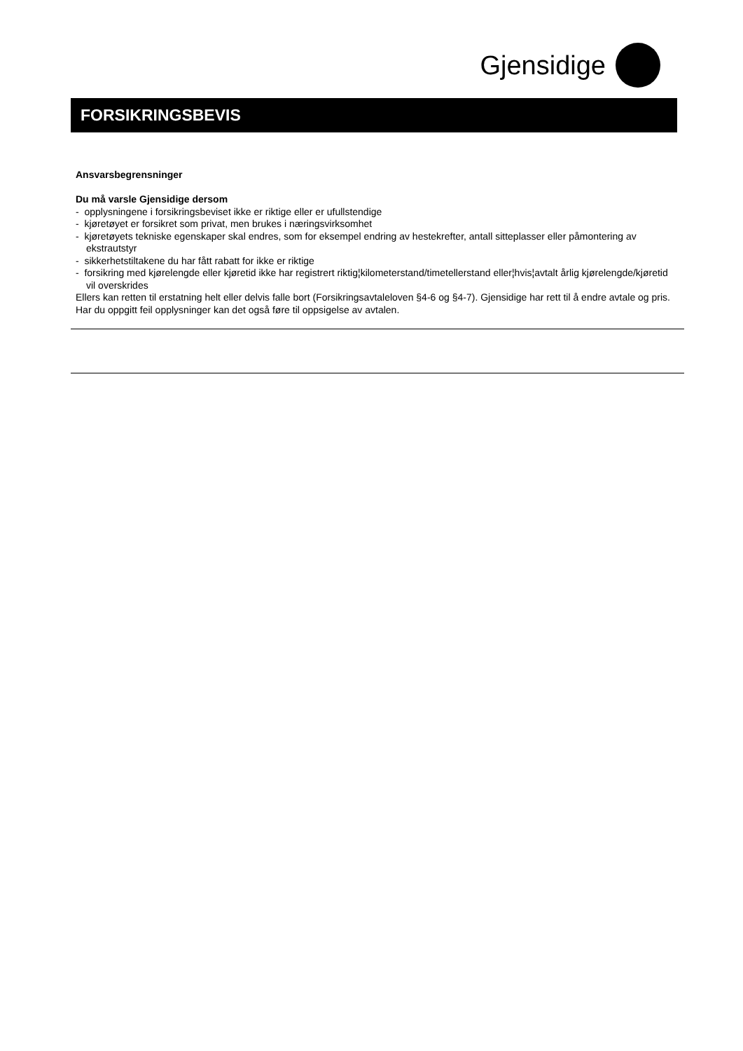Gjensidige
FORSIKRINGSBEVIS
Ansvarsbegrensninger
Du må varsle Gjensidige dersom
- opplysningene i forsikringsbeviset ikke er riktige eller er ufullstendige
- kjøretøyet er forsikret som privat, men brukes i næringsvirksomhet
- kjøretøyets tekniske egenskaper skal endres, som for eksempel endring av hestekrefter, antall sitteplasser eller påmontering av ekstrautstyr
- sikkerhetstiltakene du har fått rabatt for ikke er riktige
- forsikring med kjørelengde eller kjøretid ikke har registrert riktig¦kilometerstand/timetellerstand eller¦hvis¦avtalt årlig kjørelengde/kjøretid vil overskrides
Ellers kan retten til erstatning helt eller delvis falle bort (Forsikringsavtaleloven §4-6 og §4-7). Gjensidige har rett til å endre avtale og pris. Har du oppgitt feil opplysninger kan det også føre til oppsigelse av avtalen.